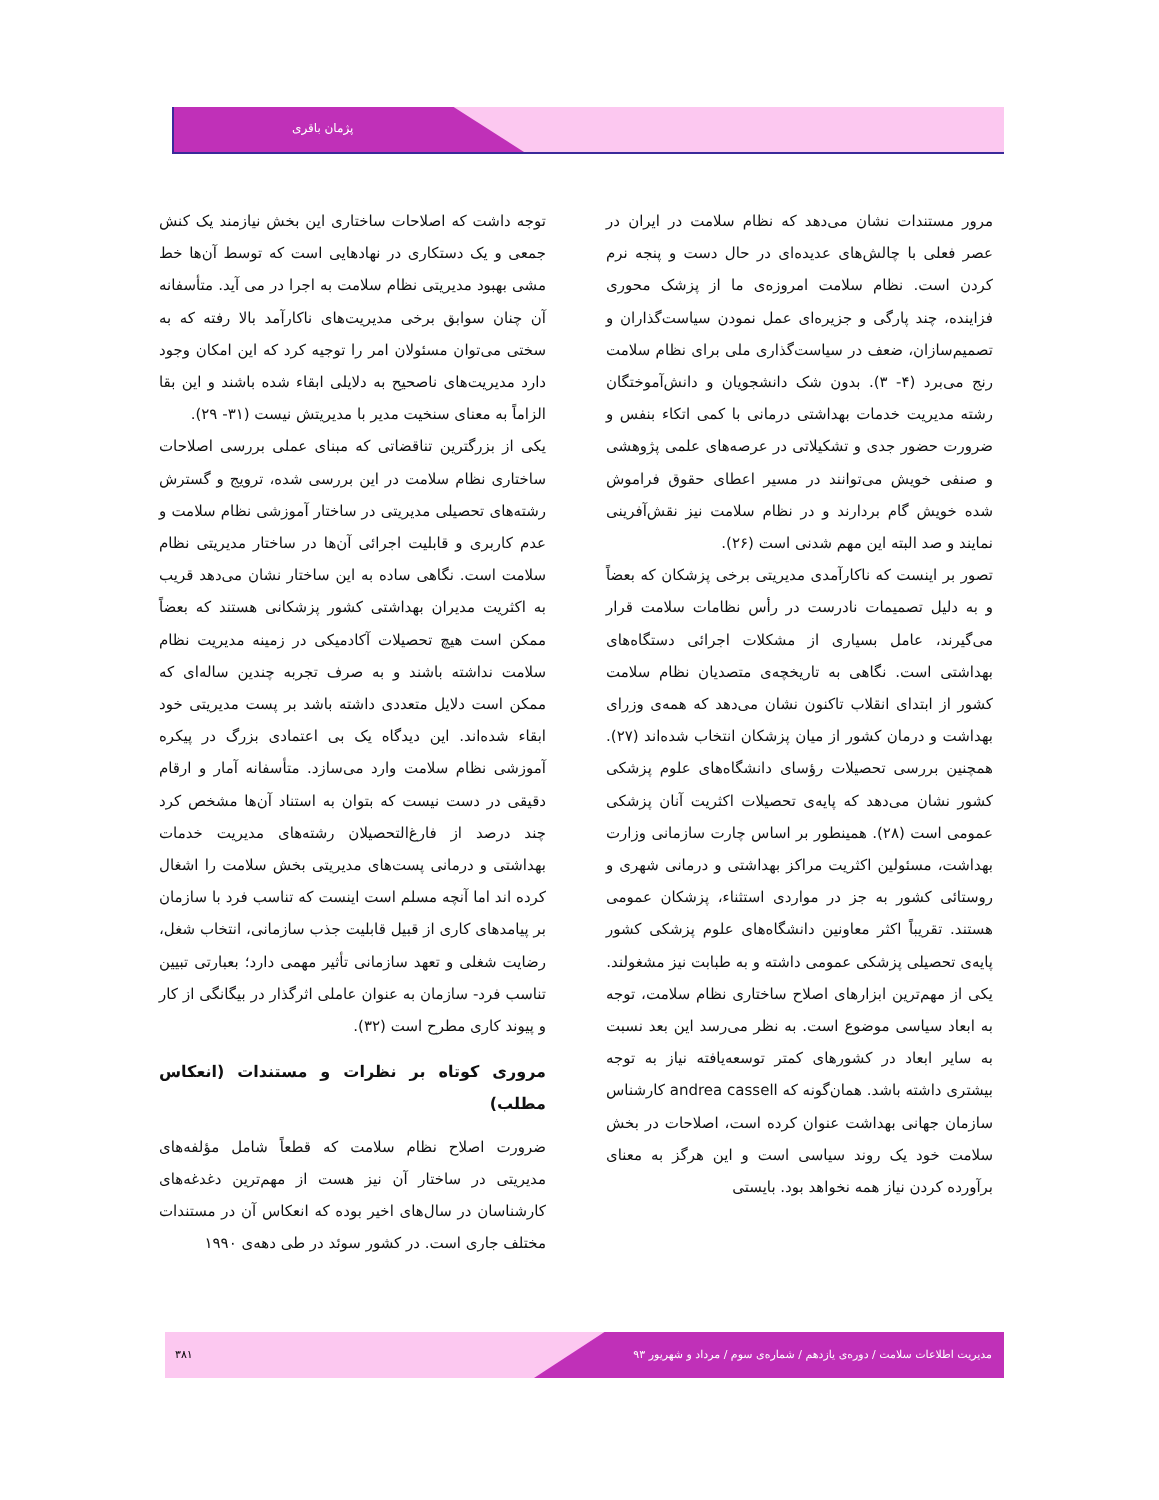پژمان باقری
مرور مستندات نشان می‌دهد که نظام سلامت در ایران در عصر فعلی با چالش‌های عدیده‌ای در حال دست و پنجه نرم کردن است. نظام سلامت امروزه‌ی ما از پزشک محوری فزاینده، چند پارگی و جزیره‌ای عمل نمودن سیاست‌گذاران و تصمیم‌سازان، ضعف در سیاست‌گذاری ملی برای نظام سلامت رنج می‌برد (۴- ۳). بدون شک دانشجویان و دانش‌آموختگان رشته مدیریت خدمات بهداشتی درمانی با کمی اتکاء بنفس و ضرورت حضور جدی و تشکیلاتی در عرصه‌های علمی پژوهشی و صنفی خویش می‌توانند در مسیر اعطای حقوق فراموش شده خویش گام بردارند و در نظام سلامت نیز نقش‌آفرینی نمایند و صد البته این مهم شدنی است (۲۶).
تصور بر اینست که ناکارآمدی مدیریتی برخی پزشکان که بعضاً و به دلیل تصمیمات نادرست در رأس نظامات سلامت قرار می‌گیرند، عامل بسیاری از مشکلات اجرائی دستگاه‌های بهداشتی است. نگاهی به تاریخچه‌ی متصدیان نظام سلامت کشور از ابتدای انقلاب تاکنون نشان می‌دهد که همه‌ی وزرای بهداشت و درمان کشور از میان پزشکان انتخاب شده‌اند (۲۷). همچنین بررسی تحصیلات رؤسای دانشگاه‌های علوم پزشکی کشور نشان می‌دهد که پایه‌ی تحصیلات اکثریت آنان پزشکی عمومی است (۲۸). همینطور بر اساس چارت سازمانی وزارت بهداشت، مسئولین اکثریت مراکز بهداشتی و درمانی شهری و روستائی کشور به جز در مواردی استثناء، پزشکان عمومی هستند. تقریباً اکثر معاونین دانشگاه‌های علوم پزشکی کشور پایه‌ی تحصیلی پزشکی عمومی داشته و به طبابت نیز مشغولند.
یکی از مهم‌ترین ابزارهای اصلاح ساختاری نظام سلامت، توجه به ابعاد سیاسی موضوع است. به نظر می‌رسد این بعد نسبت به سایر ابعاد در کشورهای کمتر توسعه‌یافته نیاز به توجه بیشتری داشته باشد. همان‌گونه که andrea cassell کارشناس سازمان جهانی بهداشت عنوان کرده است، اصلاحات در بخش سلامت خود یک روند سیاسی است و این هرگز به معنای برآورده کردن نیاز همه نخواهد بود. بایستی
توجه داشت که اصلاحات ساختاری این بخش نیازمند یک کنش جمعی و یک دستکاری در نهادهایی است که توسط آن‌ها خط مشی بهبود مدیریتی نظام سلامت به اجرا در می آید. متأسفانه آن چنان سوابق برخی مدیریت‌های ناکارآمد بالا رفته که به سختی می‌توان مسئولان امر را توجیه کرد که این امکان وجود دارد مدیریت‌های ناصحیح به دلایلی ابقاء شده باشند و این بقا الزاماً به معنای سنخیت مدیر با مدیریتش نیست (۳۱- ۲۹).
یکی از بزرگترین تناقضاتی که مبنای عملی بررسی اصلاحات ساختاری نظام سلامت در این بررسی شده، ترویج و گسترش رشته‌های تحصیلی مدیریتی در ساختار آموزشی نظام سلامت و عدم کاربری و قابلیت اجرائی آن‌ها در ساختار مدیریتی نظام سلامت است. نگاهی ساده به این ساختار نشان می‌دهد قریب به اکثریت مدیران بهداشتی کشور پزشکانی هستند که بعضاً ممکن است هیچ تحصیلات آکادمیکی در زمینه مدیریت نظام سلامت نداشته باشند و به صرف تجربه چندین ساله‌ای که ممکن است دلایل متعددی داشته باشد بر پست مدیریتی خود ابقاء شده‌اند. این دیدگاه یک بی اعتمادی بزرگ در پیکره آموزشی نظام سلامت وارد می‌سازد. متأسفانه آمار و ارقام دقیقی در دست نیست که بتوان به استناد آن‌ها مشخص کرد چند درصد از فارغ‌التحصیلان رشته‌های مدیریت خدمات بهداشتی و درمانی پست‌های مدیریتی بخش سلامت را اشغال کرده اند اما آنچه مسلم است اینست که تناسب فرد با سازمان بر پیامدهای کاری از قبیل قابلیت جذب سازمانی، انتخاب شغل، رضایت شغلی و تعهد سازمانی تأثیر مهمی دارد؛ بعبارتی تبیین تناسب فرد- سازمان به عنوان عاملی اثرگذار در بیگانگی از کار و پیوند کاری مطرح است (۳۲).
مروری کوتاه بر نظرات و مستندات (انعکاس مطلب)
ضرورت اصلاح نظام سلامت که قطعاً شامل مؤلفه‌های مدیریتی در ساختار آن نیز هست از مهم‌ترین دغدغه‌های کارشناسان در سال‌های اخیر بوده که انعکاس آن در مستندات مختلف جاری است. در کشور سوئد در طی دهه‌ی ۱۹۹۰
مدیریت اطلاعات سلامت / دوره‌ی یازدهم / شماره‌ی سوم / مرداد و شهریور ۹۳ ۳۸۱